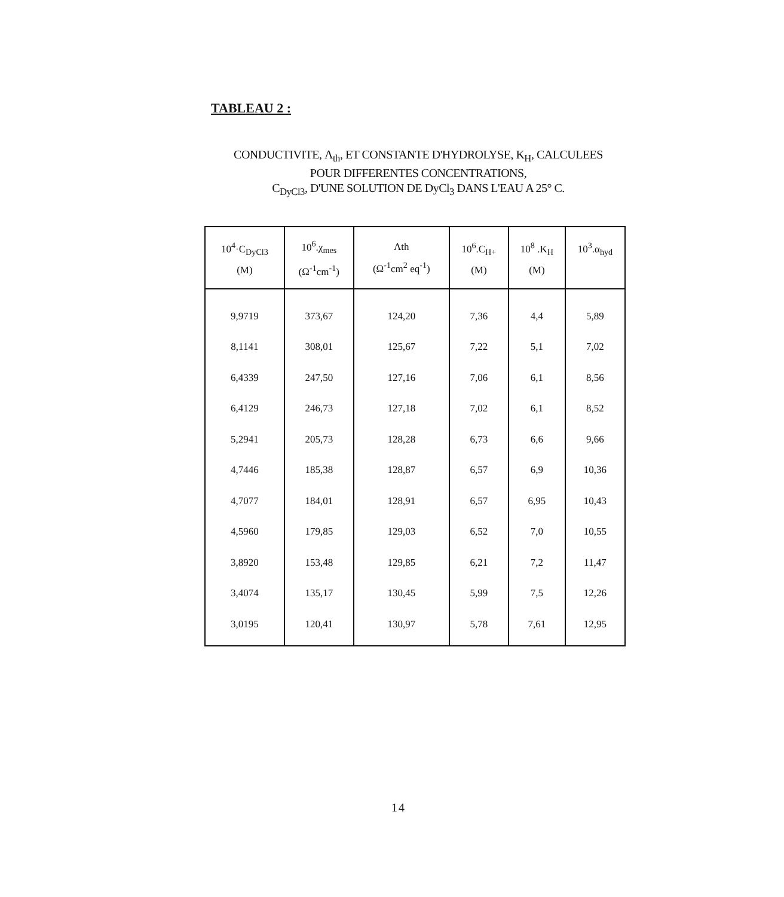TABLEAU 2 :
CONDUCTIVITE, Λ<sub>th</sub>, ET CONSTANTE D'HYDROLYSE, K<sub>H</sub>, CALCULEES
POUR DIFFERENTES CONCENTRATIONS,
C<sub>DyCl3</sub>, D'UNE SOLUTION DE DyCl<sub>3</sub> DANS L'EAU A 25° C.
| 10<sup>4</sup>·C<sub>DyCl3</sub> (M) | 10<sup>6</sup>.χ<sub>mes</sub> (Ω<sup>-1</sup>cm<sup>-1</sup>) | Λth (Ω<sup>-1</sup>cm<sup>2</sup> eq<sup>-1</sup>) | 10<sup>6</sup>.C<sub>H+</sub> (M) | 10<sup>8</sup> .K<sub>H</sub> (M) | 10<sup>3</sup>.α<sub>hyd</sub> |
| --- | --- | --- | --- | --- | --- |
| 9,9719 | 373,67 | 124,20 | 7,36 | 4,4 | 5,89 |
| 8,1141 | 308,01 | 125,67 | 7,22 | 5,1 | 7,02 |
| 6,4339 | 247,50 | 127,16 | 7,06 | 6,1 | 8,56 |
| 6,4129 | 246,73 | 127,18 | 7,02 | 6,1 | 8,52 |
| 5,2941 | 205,73 | 128,28 | 6,73 | 6,6 | 9,66 |
| 4,7446 | 185,38 | 128,87 | 6,57 | 6,9 | 10,36 |
| 4,7077 | 184,01 | 128,91 | 6,57 | 6,95 | 10,43 |
| 4,5960 | 179,85 | 129,03 | 6,52 | 7,0 | 10,55 |
| 3,8920 | 153,48 | 129,85 | 6,21 | 7,2 | 11,47 |
| 3,4074 | 135,17 | 130,45 | 5,99 | 7,5 | 12,26 |
| 3,0195 | 120,41 | 130,97 | 5,78 | 7,61 | 12,95 |
14